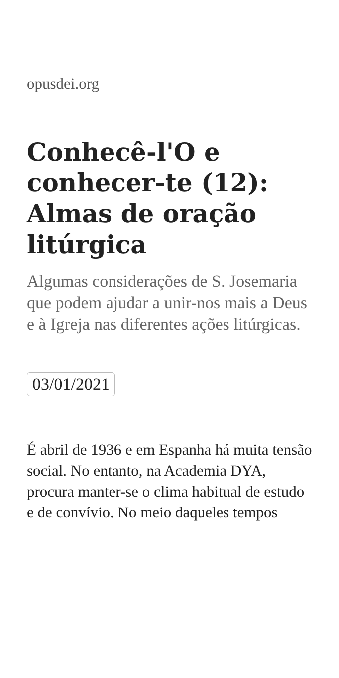opusdei.org
Conhecê-l'O e conhecer-te (12): Almas de oração litúrgica
Algumas considerações de S. Josemaria que podem ajudar a unir-nos mais a Deus e à Igreja nas diferentes ações litúrgicas.
03/01/2021
É abril de 1936 e em Espanha há muita tensão social. No entanto, na Academia DYA, procura manter-se o clima habitual de estudo e de convívio. No meio daqueles tempos